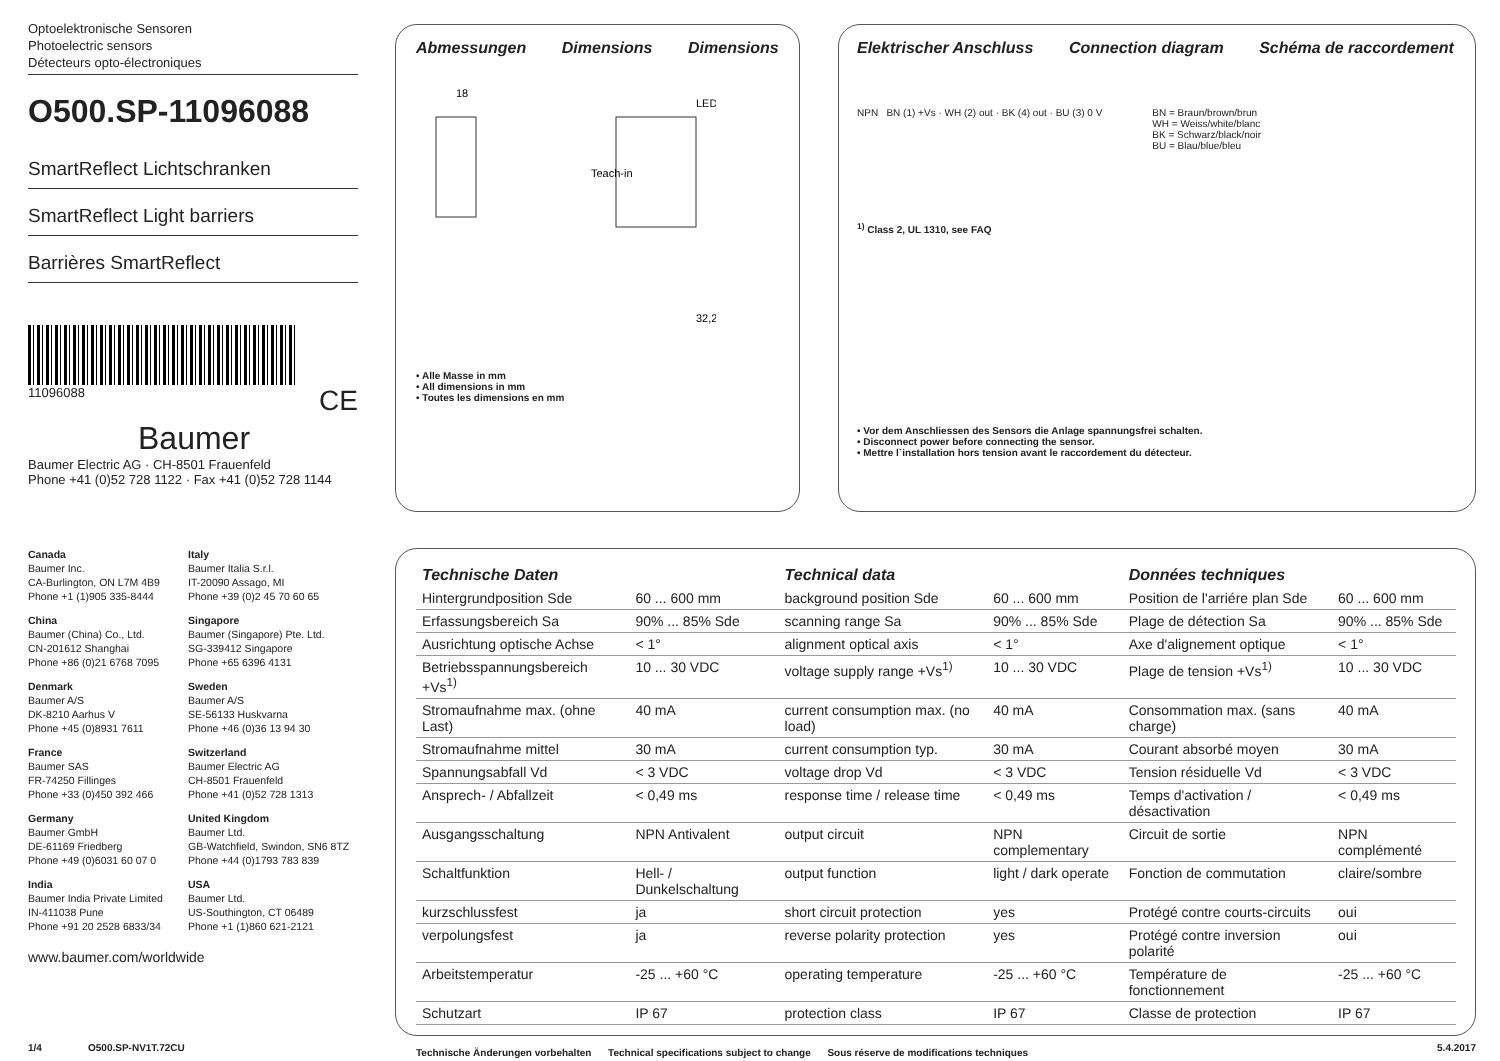Optoelektronische Sensoren
Photoelectric sensors
Détecteurs opto-électroniques
O500.SP-11096088
SmartReflect Lichtschranken
SmartReflect Light barriers
Barrières SmartReflect
11096088 CE
Baumer
Baumer Electric AG · CH-8501 Frauenfeld
Phone +41 (0)52 728 1122 · Fax +41 (0)52 728 1144
Canada
Baumer Inc.
CA-Burlington, ON L7M 4B9
Phone +1 (1)905 335-8444
Italy
Baumer Italia S.r.l.
IT-20090 Assago, MI
Phone +39 (0)2 45 70 60 65
China
Baumer (China) Co., Ltd.
CN-201612 Shanghai
Phone +86 (0)21 6768 7095
Singapore
Baumer (Singapore) Pte. Ltd.
SG-339412 Singapore
Phone +65 6396 4131
Denmark
Baumer A/S
DK-8210 Aarhus V
Phone +45 (0)8931 7611
Sweden
Baumer A/S
SE-56133 Huskvarna
Phone +46 (0)36 13 94 30
France
Baumer SAS
FR-74250 Fillinges
Phone +33 (0)450 392 466
Switzerland
Baumer Electric AG
CH-8501 Frauenfeld
Phone +41 (0)52 728 1313
Germany
Baumer GmbH
DE-61169 Friedberg
Phone +49 (0)6031 60 07 0
United Kingdom
Baumer Ltd.
GB-Watchfield, Swindon, SN6 8TZ
Phone +44 (0)1793 783 839
India
Baumer India Private Limited
IN-411038 Pune
Phone +91 20 2528 6833/34
USA
Baumer Ltd.
US-Southington, CT 06489
Phone +1 (1)860 621-2121
www.baumer.com/worldwide
Abmessungen Dimensions Dimensions
18
LED
Teach-in
32,2
• Alle Masse in mm
• All dimensions in mm
• Toutes les dimensions en mm
Elektrischer Anschluss Connection diagram Schéma de raccordement
NPN BN (1) +Vs · WH (2) out · BK (4) out · BU (3) 0 V
BN = Braun/brown/brun
WH = Weiss/white/blanc
BK = Schwarz/black/noir
BU = Blau/blue/bleu
<sup>1)</sup> Class 2, UL 1310, see FAQ
• Vor dem Anschliessen des Sensors die Anlage spannungsfrei schalten.
• Disconnect power before connecting the sensor.
• Mettre l`installation hors tension avant le raccordement du détecteur.
| Technische Daten | | Technical data | | Données techniques | |
| Hintergrundposition Sde | 60 ... 600 mm | background position Sde | 60 ... 600 mm | Position de l'arriére plan Sde | 60 ... 600 mm |
| Erfassungsbereich Sa | 90% ... 85% Sde | scanning range Sa | 90% ... 85% Sde | Plage de détection Sa | 90% ... 85% Sde |
| Ausrichtung optische Achse | < 1° | alignment optical axis | < 1° | Axe d'alignement optique | < 1° |
| Betriebsspannungsbereich +Vs<sup>1)</sup> | 10 ... 30 VDC | voltage supply range +Vs<sup>1)</sup> | 10 ... 30 VDC | Plage de tension +Vs<sup>1)</sup> | 10 ... 30 VDC |
| Stromaufnahme max. (ohne Last) | 40 mA | current consumption max. (no load) | 40 mA | Consommation max. (sans charge) | 40 mA |
| Stromaufnahme mittel | 30 mA | current consumption typ. | 30 mA | Courant absorbé moyen | 30 mA |
| Spannungsabfall Vd | < 3 VDC | voltage drop Vd | < 3 VDC | Tension résiduelle Vd | < 3 VDC |
| Ansprech- / Abfallzeit | < 0,49 ms | response time / release time | < 0,49 ms | Temps d'activation / désactivation | < 0,49 ms |
| Ausgangsschaltung | NPN Antivalent | output circuit | NPN complementary | Circuit de sortie | NPN complémenté |
| Schaltfunktion | Hell- / Dunkelschaltung | output function | light / dark operate | Fonction de commutation | claire/sombre |
| kurzschlussfest | ja | short circuit protection | yes | Protégé contre courts-circuits | oui |
| verpolungsfest | ja | reverse polarity protection | yes | Protégé contre inversion polarité | oui |
| Arbeitstemperatur | -25 ... +60 °C | operating temperature | -25 ... +60 °C | Température de fonctionnement | -25 ... +60 °C |
| Schutzart | IP 67 | protection class | IP 67 | Classe de protection | IP 67 |
Technische Änderungen vorbehalten Technical specifications subject to change Sous réserve de modifications techniques
1/4 O500.SP-NV1T.72CU 5.4.2017